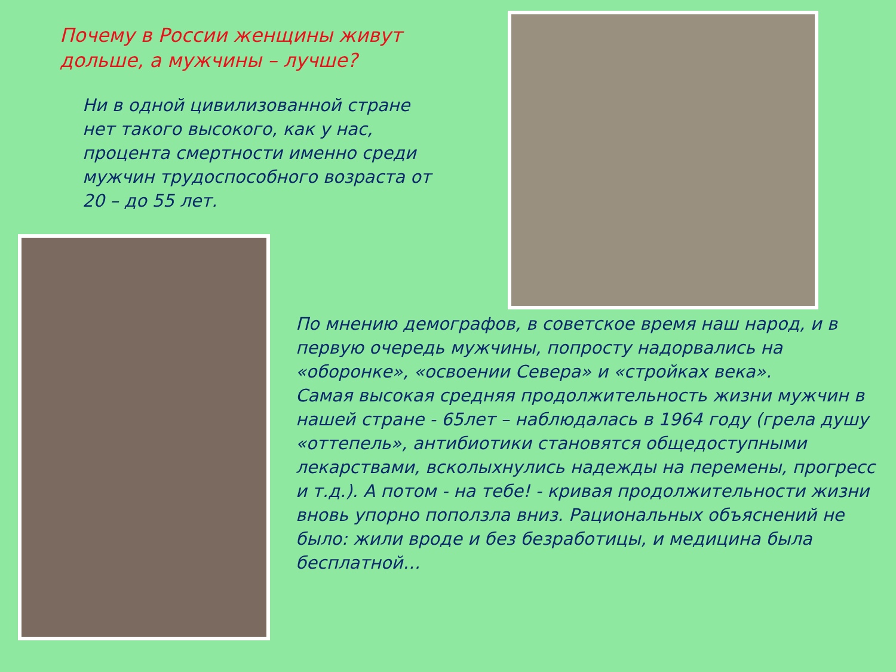Почему в России женщины живут дольше, а мужчины – лучше?
Ни в одной цивилизованной стране нет такого высокого, как у нас, процента смертности именно среди мужчин трудоспособного возраста от 20 – до 55 лет.
По мнению демографов, в советское время наш народ, и в первую очередь мужчины, попросту надорвались на «оборонке», «освоении Севера» и «стройках века».
Самая высокая средняя продолжительность жизни мужчин в нашей стране - 65лет – наблюдалась в 1964 году (грела душу «оттепель», антибиотики становятся общедоступными лекарствами, всколыхнулись надежды на перемены, прогресс и т.д.). А потом - на тебе! - кривая продолжительности жизни вновь упорно поползла вниз. Рациональных объяснений не было: жили вроде и без безработицы, и медицина была бесплатной…